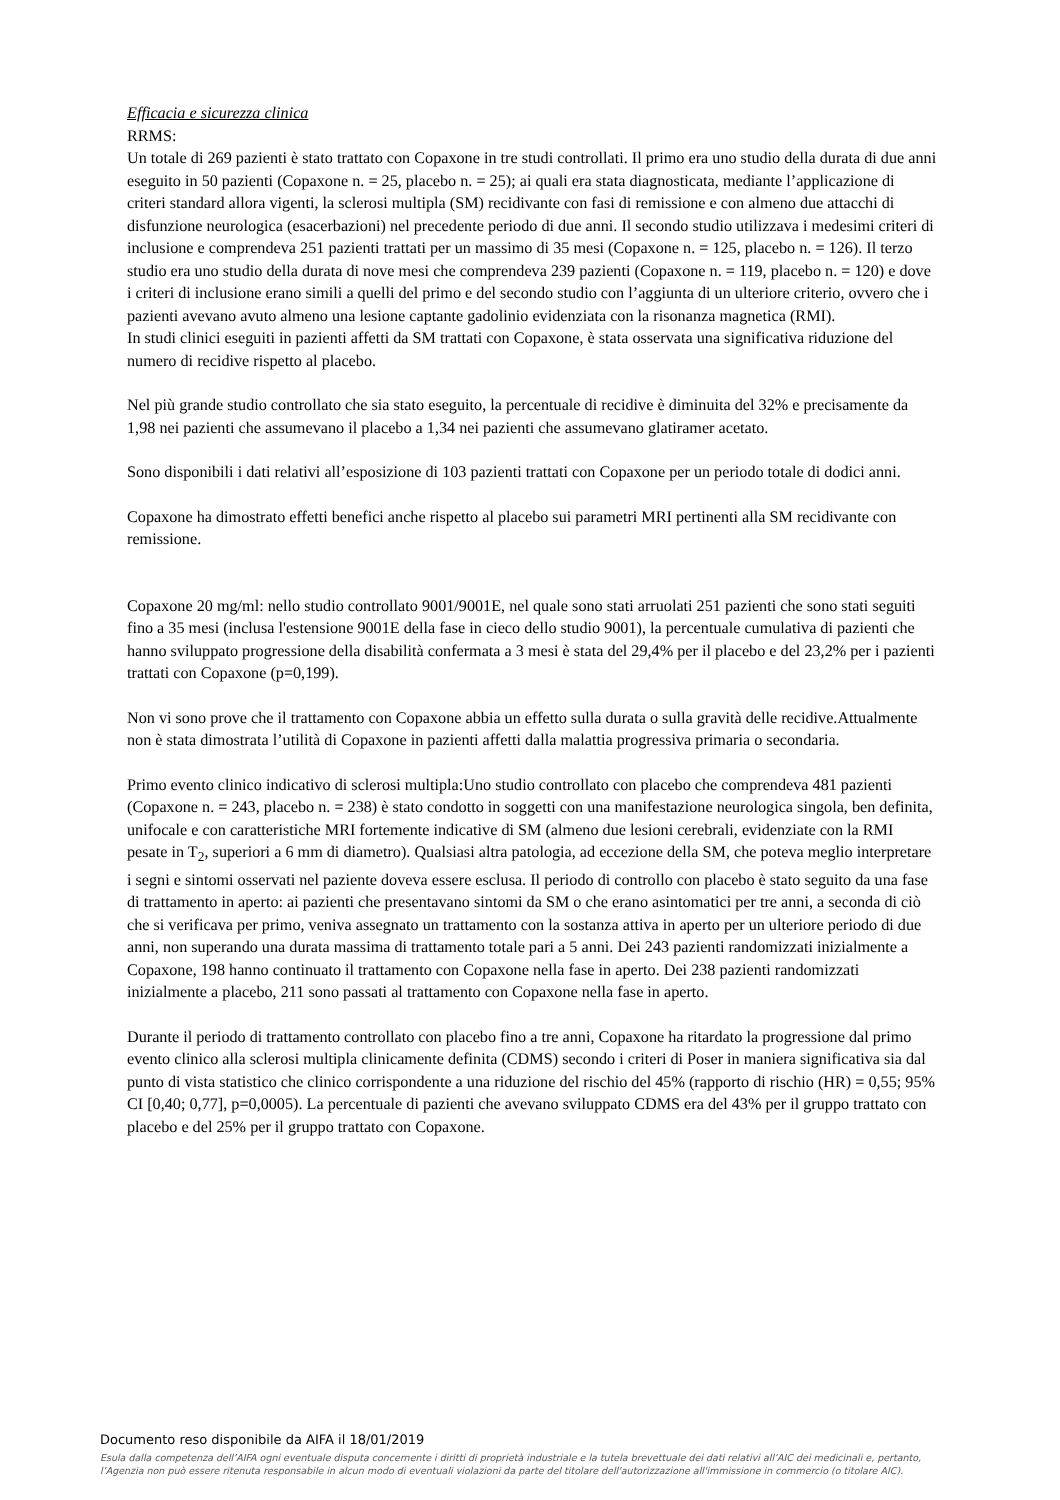Efficacia e sicurezza clinica
RRMS:
Un totale di 269 pazienti è stato trattato con Copaxone in tre studi controllati. Il primo era uno studio della durata di due anni eseguito in 50 pazienti (Copaxone n. = 25, placebo n. = 25); ai quali era stata diagnosticata, mediante l’applicazione di criteri standard allora vigenti, la sclerosi multipla (SM) recidivante con fasi di remissione e con almeno due attacchi di disfunzione neurologica (esacerbazioni) nel precedente periodo di due anni. Il secondo studio utilizzava i medesimi criteri di inclusione e comprendeva 251 pazienti trattati per un massimo di 35 mesi (Copaxone n. = 125, placebo n. = 126). Il terzo studio era uno studio della durata di nove mesi che comprendeva 239 pazienti (Copaxone n. = 119, placebo n. = 120) e dove i criteri di inclusione erano simili a quelli del primo e del secondo studio con l’aggiunta di un ulteriore criterio, ovvero che i pazienti avevano avuto almeno una lesione captante gadolinio evidenziata con la risonanza magnetica (RMI).
In studi clinici eseguiti in pazienti affetti da SM trattati con Copaxone, è stata osservata una significativa riduzione del numero di recidive rispetto al placebo.
Nel più grande studio controllato che sia stato eseguito, la percentuale di recidive è diminuita del 32% e precisamente da 1,98 nei pazienti che assumevano il placebo a 1,34 nei pazienti che assumevano glatiramer acetato.
Sono disponibili i dati relativi all’esposizione di 103 pazienti trattati con Copaxone per un periodo totale di dodici anni.
Copaxone ha dimostrato effetti benefici anche rispetto al placebo sui parametri MRI pertinenti alla SM recidivante con remissione.
Copaxone 20 mg/ml: nello studio controllato 9001/9001E, nel quale sono stati arruolati 251 pazienti che sono stati seguiti fino a 35 mesi (inclusa l'estensione 9001E della fase in cieco dello studio 9001), la percentuale cumulativa di pazienti che hanno sviluppato progressione della disabilità confermata a 3 mesi è stata del 29,4% per il placebo e del 23,2% per i pazienti trattati con Copaxone (p=0,199).
Non vi sono prove che il trattamento con Copaxone abbia un effetto sulla durata o sulla gravità delle recidive.Attualmente non è stata dimostrata l’utilità di Copaxone in pazienti affetti dalla malattia progressiva primaria o secondaria.
Primo evento clinico indicativo di sclerosi multipla:Uno studio controllato con placebo che comprendeva 481 pazienti (Copaxone n. = 243, placebo n. = 238) è stato condotto in soggetti con una manifestazione neurologica singola, ben definita, unifocale e con caratteristiche MRI fortemente indicative di SM (almeno due lesioni cerebrali, evidenziate con la RMI pesate in T<sub>2</sub>, superiori a 6 mm di diametro). Qualsiasi altra patologia, ad eccezione della SM, che poteva meglio interpretare i segni e sintomi osservati nel paziente doveva essere esclusa. Il periodo di controllo con placebo è stato seguito da una fase di trattamento in aperto: ai pazienti che presentavano sintomi da SM o che erano asintomatici per tre anni, a seconda di ciò che si verificava per primo, veniva assegnato un trattamento con la sostanza attiva in aperto per un ulteriore periodo di due anni, non superando una durata massima di trattamento totale pari a 5 anni. Dei 243 pazienti randomizzati inizialmente a Copaxone, 198 hanno continuato il trattamento con Copaxone nella fase in aperto. Dei 238 pazienti randomizzati inizialmente a placebo, 211 sono passati al trattamento con Copaxone nella fase in aperto.
Durante il periodo di trattamento controllato con placebo fino a tre anni, Copaxone ha ritardato la progressione dal primo evento clinico alla sclerosi multipla clinicamente definita (CDMS) secondo i criteri di Poser in maniera significativa sia dal punto di vista statistico che clinico corrispondente a una riduzione del rischio del 45% (rapporto di rischio (HR) = 0,55; 95% CI [0,40; 0,77], p=0,0005). La percentuale di pazienti che avevano sviluppato CDMS era del 43% per il gruppo trattato con placebo e del 25% per il gruppo trattato con Copaxone.
Documento reso disponibile da AIFA il 18/01/2019
Esula dalla competenza dell’AIFA ogni eventuale disputa concernente i diritti di proprietà industriale e la tutela brevettuale dei dati relativi all’AIC dei medicinali e, pertanto, l’Agenzia non può essere ritenuta responsabile in alcun modo di eventuali violazioni da parte del titolare dell'autorizzazione all'immissione in commercio (o titolare AIC).